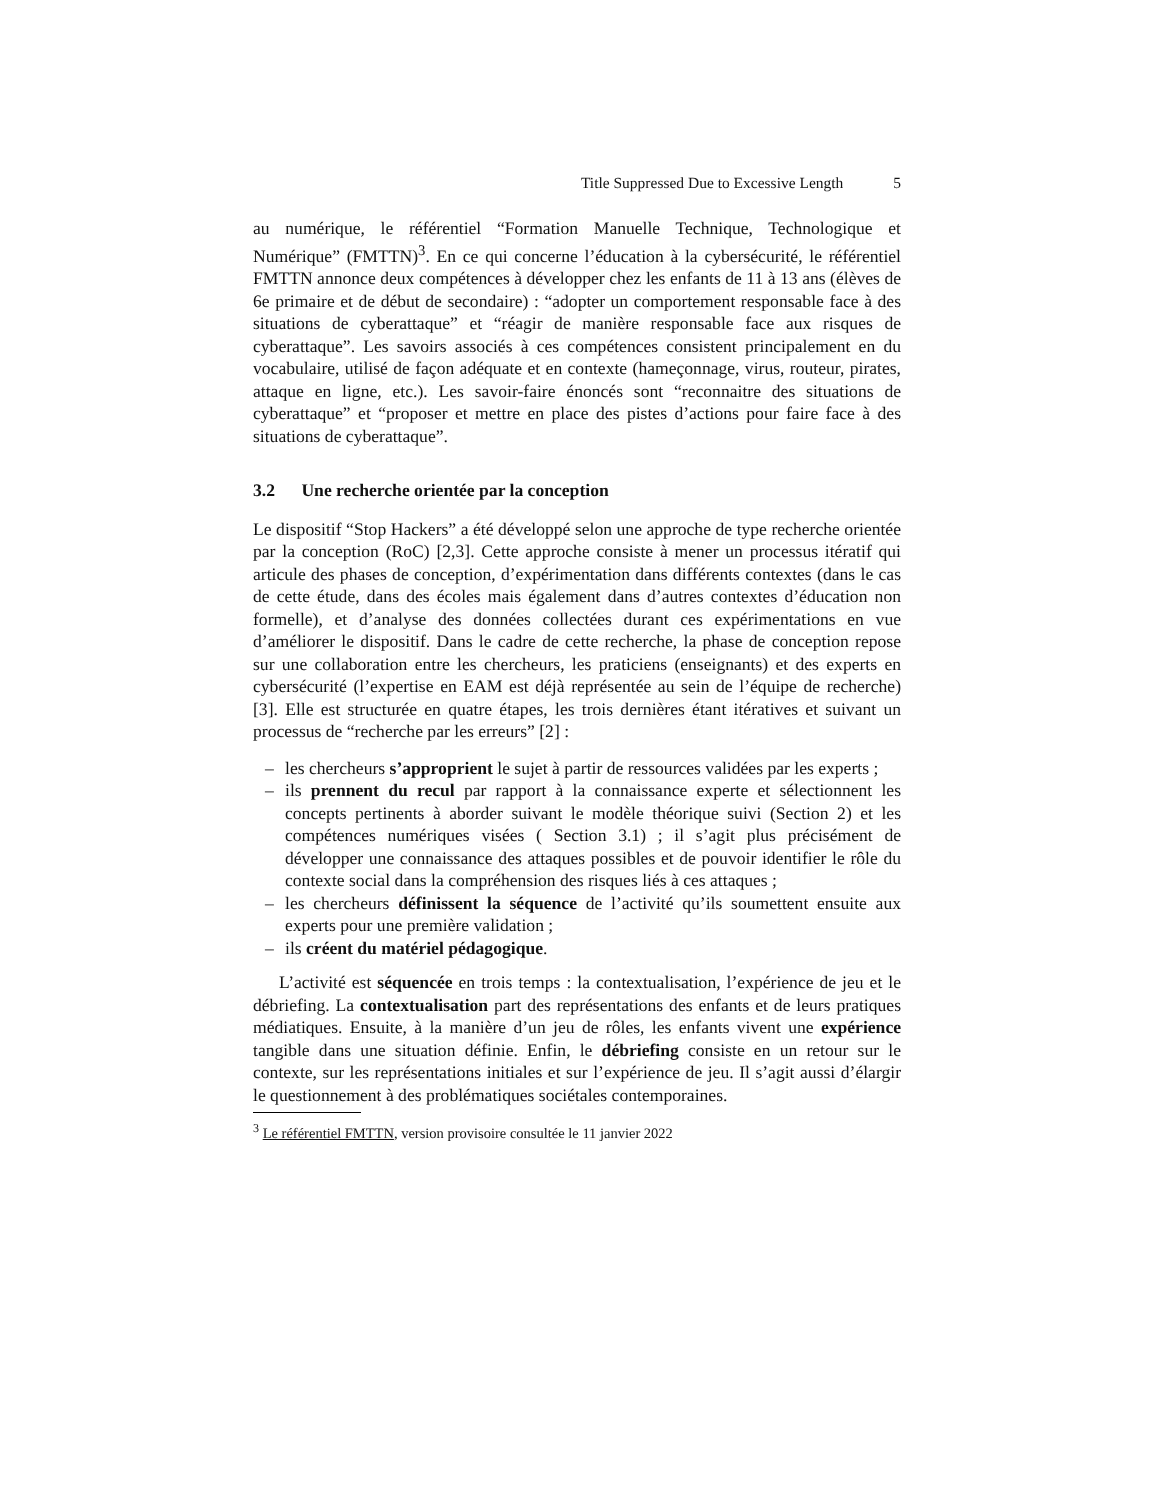Title Suppressed Due to Excessive Length 5
au numérique, le référentiel “Formation Manuelle Technique, Technologique et Numérique” (FMTTN)<sup>3</sup>. En ce qui concerne l’éducation à la cybersécurité, le référentiel FMTTN annonce deux compétences à développer chez les enfants de 11 à 13 ans (élèves de 6e primaire et de début de secondaire) : “adopter un comportement responsable face à des situations de cyberattaque” et “réagir de manière responsable face aux risques de cyberattaque”. Les savoirs associés à ces compétences consistent principalement en du vocabulaire, utilisé de façon adéquate et en contexte (hameçonnage, virus, routeur, pirates, attaque en ligne, etc.). Les savoir-faire énoncés sont “reconnaitre des situations de cyberattaque” et “proposer et mettre en place des pistes d’actions pour faire face à des situations de cyberattaque”.
3.2 Une recherche orientée par la conception
Le dispositif “Stop Hackers” a été développé selon une approche de type recherche orientée par la conception (RoC) [2,3]. Cette approche consiste à mener un processus itératif qui articule des phases de conception, d’expérimentation dans différents contextes (dans le cas de cette étude, dans des écoles mais également dans d’autres contextes d’éducation non formelle), et d’analyse des données collectées durant ces expérimentations en vue d’améliorer le dispositif. Dans le cadre de cette recherche, la phase de conception repose sur une collaboration entre les chercheurs, les praticiens (enseignants) et des experts en cybersécurité (l’expertise en EAM est déjà représentée au sein de l’équipe de recherche) [3]. Elle est structurée en quatre étapes, les trois dernières étant itératives et suivant un processus de “recherche par les erreurs” [2] :
– les chercheurs s’approprient le sujet à partir de ressources validées par les experts ;
– ils prennent du recul par rapport à la connaissance experte et sélectionnent les concepts pertinents à aborder suivant le modèle théorique suivi (Section 2) et les compétences numériques visées ( Section 3.1) ; il s’agit plus précisément de développer une connaissance des attaques possibles et de pouvoir identifier le rôle du contexte social dans la compréhension des risques liés à ces attaques ;
– les chercheurs définissent la séquence de l’activité qu’ils soumettent ensuite aux experts pour une première validation ;
– ils créent du matériel pédagogique.
L’activité est séquencée en trois temps : la contextualisation, l’expérience de jeu et le débriefing. La contextualisation part des représentations des enfants et de leurs pratiques médiatiques. Ensuite, à la manière d’un jeu de rôles, les enfants vivent une expérience tangible dans une situation définie. Enfin, le débriefing consiste en un retour sur le contexte, sur les représentations initiales et sur l’expérience de jeu. Il s’agit aussi d’élargir le questionnement à des problématiques sociétales contemporaines.
<sup>3</sup> Le référentiel FMTTN, version provisoire consultée le 11 janvier 2022